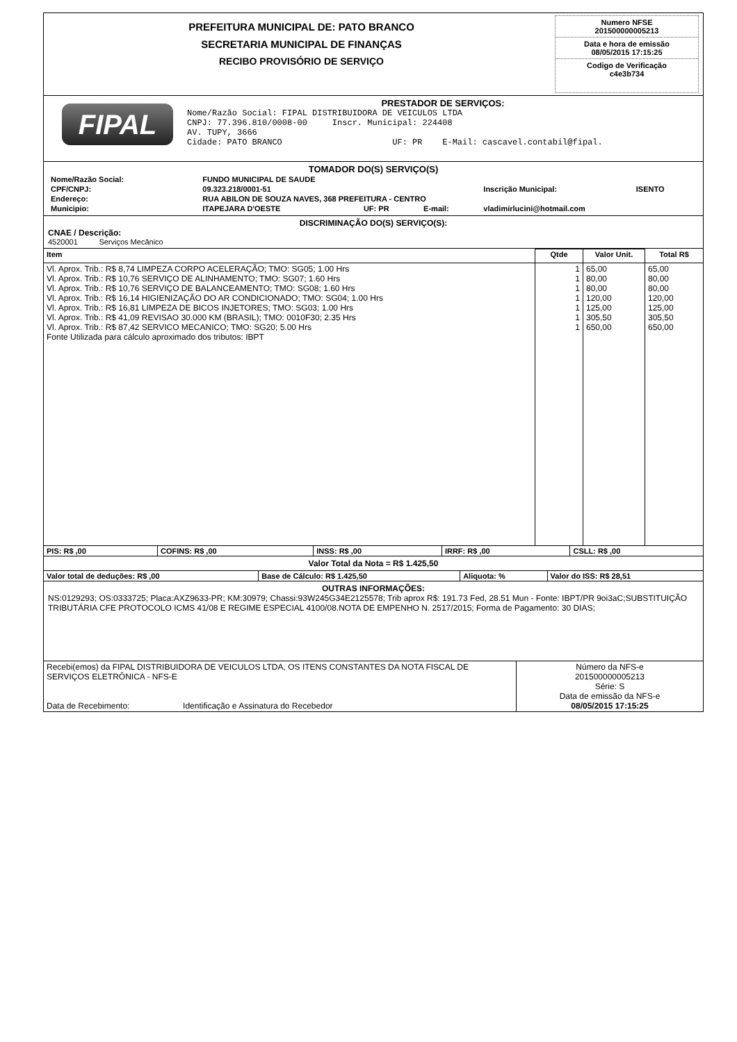PREFEITURA MUNICIPAL DE: PATO BRANCO
SECRETARIA MUNICIPAL DE FINANÇAS
RECIBO PROVISÓRIO DE SERVIÇO
Numero NFSE
201500000005213
Data e hora de emissão
08/05/2015 17:15:25
Codigo de Verificação
c4e3b734
FIPAL
PRESTADOR DE SERVIÇOS:
Nome/Razão Social: FIPAL DISTRIBUIDORA DE VEICULOS LTDA
CNPJ: 77.396.810/0008-00 Inscr. Municipal: 224408
AV. TUPY, 3666
Cidade: PATO BRANCO UF: PR E-Mail: cascavel.contabil@fipal.
TOMADOR DO(S) SERVIÇO(S)
| Nome/Razão Social: | FUNDO MUNICIPAL DE SAUDE | | | | |
| CPF/CNPJ: | 09.323.218/0001-51 | | | Inscrição Municipal: | ISENTO |
| Endereço: | RUA ABILON DE SOUZA NAVES, 368 PREFEITURA - CENTRO | | | | |
| Municipio: | ITAPEJARA D'OESTE | UF: PR | E-mail: | vladimirlucini@hotmail.com | |
DISCRIMINAÇÃO DO(S) SERVIÇO(S):
CNAE / Descrição:
4520001 Serviços Mecânico
| Item | Qtde | Valor Unit. | Total R$ |
| --- | --- | --- | --- |
| Vl. Aprox. Trib.: R$ 8,74 LIMPEZA CORPO ACELERAÇÃO; TMO: SG05; 1.00 Hrs Vl. Aprox. Trib.: R$ 10,76 SERVIÇO DE ALINHAMENTO; TMO: SG07; 1.60 Hrs Vl. Aprox. Trib.: R$ 10,76 SERVIÇO DE BALANCEAMENTO; TMO: SG08; 1.60 Hrs Vl. Aprox. Trib.: R$ 16,14 HIGIENIZAÇÃO DO AR CONDICIONADO; TMO: SG04; 1.00 Hrs Vl. Aprox. Trib.: R$ 16,81 LIMPEZA DE BICOS INJETORES; TMO: SG03; 1.00 Hrs Vl. Aprox. Trib.: R$ 41,09 REVISAO 30.000 KM (BRASIL); TMO: 0010F30; 2.35 Hrs Vl. Aprox. Trib.: R$ 87,42 SERVICO MECANICO; TMO: SG20; 5.00 Hrs Fonte Utilizada para cálculo aproximado dos tributos: IBPT | 1 1 1 1 1 1 1 | 65,00 80,00 80,00 120,00 125,00 305,50 650,00 | 65,00 80,00 80,00 120,00 125,00 305,50 650,00 |
| PIS: R$ ,00 | COFINS: R$ ,00 | INSS: R$ ,00 | IRRF: R$ ,00 | CSLL: R$ ,00 |
Valor Total da Nota = R$ 1.425,50
| Valor total de deduções: R$ ,00 | Base de Cálculo: R$ 1.425,50 | Aliquota: % | Valor do ISS: R$ 28,51 |
OUTRAS INFORMAÇÕES:
NS:0129293; OS:0333725; Placa:AXZ9633-PR; KM:30979; Chassi:93W245G34E2125578; Trib aprox R$: 191.73 Fed, 28.51 Mun - Fonte: IBPT/PR 9oi3aC;SUBSTITUIÇÃO TRIBUTÁRIA CFE PROTOCOLO ICMS 41/08 E REGIME ESPECIAL 4100/08.NOTA DE EMPENHO N. 2517/2015; Forma de Pagamento: 30 DIAS;
| Recebi(emos) da FIPAL DISTRIBUIDORA DE VEICULOS LTDA, OS ITENS CONSTANTES DA NOTA FISCAL DE SERVIÇOS ELETRÔNICA - NFS-E Data de Recebimento: Identificação e Assinatura do Recebedor | Número da NFS-e 201500000005213 Série: S Data de emissão da NFS-e 08/05/2015 17:15:25 |